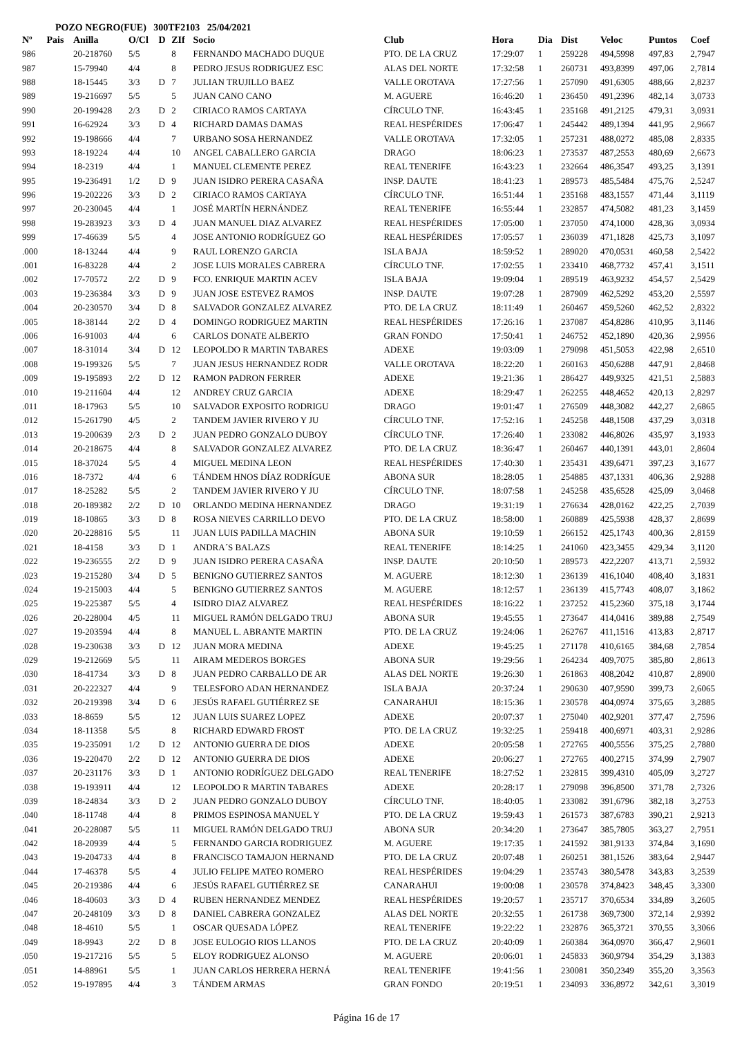POZO NEGRO(FUE) 300TF2103 25/04/2021
| Nº | Pais | Anilla | O/Cl | D | ZIf | Socio | Club | Hora | Dia | Dist | Veloc | Puntos | Coef |
| --- | --- | --- | --- | --- | --- | --- | --- | --- | --- | --- | --- | --- | --- |
| 986 | | 20-218760 | 5/5 | | 8 | FERNANDO MACHADO DUQUE | PTO. DE LA CRUZ | 17:29:07 | 1 | 259228 | 494,5998 | 497,83 | 2,7947 |
| 987 | | 15-79940 | 4/4 | | 8 | PEDRO JESUS RODRIGUEZ ESC | ALAS DEL NORTE | 17:32:58 | 1 | 260731 | 493,8399 | 497,06 | 2,7814 |
| 988 | | 18-15445 | 3/3 | D | 7 | JULIAN TRUJILLO BAEZ | VALLE OROTAVA | 17:27:56 | 1 | 257090 | 491,6305 | 488,66 | 2,8237 |
| 989 | | 19-216697 | 5/5 | | 5 | JUAN CANO CANO | M. AGUERE | 16:46:20 | 1 | 236450 | 491,2396 | 482,14 | 3,0733 |
| 990 | | 20-199428 | 2/3 | D | 2 | CIRIACO RAMOS CARTAYA | CÍRCULO TNF. | 16:43:45 | 1 | 235168 | 491,2125 | 479,31 | 3,0931 |
| 991 | | 16-62924 | 3/3 | D | 4 | RICHARD DAMAS DAMAS | REAL HESPÉRIDES | 17:06:47 | 1 | 245442 | 489,1394 | 441,95 | 2,9667 |
| 992 | | 19-198666 | 4/4 | | 7 | URBANO SOSA HERNANDEZ | VALLE OROTAVA | 17:32:05 | 1 | 257231 | 488,0272 | 485,08 | 2,8335 |
| 993 | | 18-19224 | 4/4 | | 10 | ANGEL CABALLERO GARCIA | DRAGO | 18:06:23 | 1 | 273537 | 487,2553 | 480,69 | 2,6673 |
| 994 | | 18-2319 | 4/4 | | 1 | MANUEL CLEMENTE PEREZ | REAL TENERIFE | 16:43:23 | 1 | 232664 | 486,3547 | 493,25 | 3,1391 |
| 995 | | 19-236491 | 1/2 | D | 9 | JUAN ISIDRO PERERA CASAÑA | INSP. DAUTE | 18:41:23 | 1 | 289573 | 485,5484 | 475,76 | 2,5247 |
| 996 | | 19-202226 | 3/3 | D | 2 | CIRIACO RAMOS CARTAYA | CÍRCULO TNF. | 16:51:44 | 1 | 235168 | 483,1557 | 471,44 | 3,1119 |
| 997 | | 20-230045 | 4/4 | | 1 | JOSÉ MARTÍN HERNÁNDEZ | REAL TENERIFE | 16:55:44 | 1 | 232857 | 474,5082 | 481,23 | 3,1459 |
| 998 | | 19-283923 | 3/3 | D | 4 | JUAN MANUEL DIAZ ALVAREZ | REAL HESPÉRIDES | 17:05:00 | 1 | 237050 | 474,1000 | 428,36 | 3,0934 |
| 999 | | 17-46639 | 5/5 | | 4 | JOSE ANTONIO RODRÍGUEZ GO | REAL HESPÉRIDES | 17:05:57 | 1 | 236039 | 471,1828 | 425,73 | 3,1097 |
| .000 | | 18-13244 | 4/4 | | 9 | RAUL LORENZO GARCIA | ISLA BAJA | 18:59:52 | 1 | 289020 | 470,0531 | 460,58 | 2,5422 |
| .001 | | 16-83228 | 4/4 | | 2 | JOSE LUIS MORALES CABRERA | CÍRCULO TNF. | 17:02:55 | 1 | 233410 | 468,7732 | 457,41 | 3,1511 |
| .002 | | 17-70572 | 2/2 | D | 9 | FCO. ENRIQUE MARTIN ACEV | ISLA BAJA | 19:09:04 | 1 | 289519 | 463,9232 | 454,57 | 2,5429 |
| .003 | | 19-236384 | 3/3 | D | 9 | JUAN JOSE ESTEVEZ RAMOS | INSP. DAUTE | 19:07:28 | 1 | 287909 | 462,5292 | 453,20 | 2,5597 |
| .004 | | 20-230570 | 3/4 | D | 8 | SALVADOR GONZALEZ ALVAREZ | PTO. DE LA CRUZ | 18:11:49 | 1 | 260467 | 459,5260 | 462,52 | 2,8322 |
| .005 | | 18-38144 | 2/2 | D | 4 | DOMINGO RODRIGUEZ MARTIN | REAL HESPÉRIDES | 17:26:16 | 1 | 237087 | 454,8286 | 410,95 | 3,1146 |
| .006 | | 16-91003 | 4/4 | | 6 | CARLOS DONATE ALBERTO | GRAN FONDO | 17:50:41 | 1 | 246752 | 452,1890 | 420,36 | 2,9956 |
| .007 | | 18-31014 | 3/4 | D | 12 | LEOPOLDO R MARTIN TABARES | ADEXE | 19:03:09 | 1 | 279098 | 451,5053 | 422,98 | 2,6510 |
| .008 | | 19-199326 | 5/5 | | 7 | JUAN JESUS HERNANDEZ RODR | VALLE OROTAVA | 18:22:20 | 1 | 260163 | 450,6288 | 447,91 | 2,8468 |
| .009 | | 19-195893 | 2/2 | D | 12 | RAMON PADRON FERRER | ADEXE | 19:21:36 | 1 | 286427 | 449,9325 | 421,51 | 2,5883 |
| .010 | | 19-211604 | 4/4 | | 12 | ANDREY CRUZ GARCIA | ADEXE | 18:29:47 | 1 | 262255 | 448,4652 | 420,13 | 2,8297 |
| .011 | | 18-17963 | 5/5 | | 10 | SALVADOR EXPOSITO RODRIGU | DRAGO | 19:01:47 | 1 | 276509 | 448,3082 | 442,27 | 2,6865 |
| .012 | | 15-261790 | 4/5 | | 2 | TANDEM JAVIER RIVERO Y JU | CÍRCULO TNF. | 17:52:16 | 1 | 245258 | 448,1508 | 437,29 | 3,0318 |
| .013 | | 19-200639 | 2/3 | D | 2 | JUAN PEDRO GONZALO DUBOY | CÍRCULO TNF. | 17:26:40 | 1 | 233082 | 446,8026 | 435,97 | 3,1933 |
| .014 | | 20-218675 | 4/4 | | 8 | SALVADOR GONZALEZ ALVAREZ | PTO. DE LA CRUZ | 18:36:47 | 1 | 260467 | 440,1391 | 443,01 | 2,8604 |
| .015 | | 18-37024 | 5/5 | | 4 | MIGUEL MEDINA LEON | REAL HESPÉRIDES | 17:40:30 | 1 | 235431 | 439,6471 | 397,23 | 3,1677 |
| .016 | | 18-7372 | 4/4 | | 6 | TÁNDEM HNOS DÍAZ RODRÍGUE | ABONA SUR | 18:28:05 | 1 | 254885 | 437,1331 | 406,36 | 2,9288 |
| .017 | | 18-25282 | 5/5 | | 2 | TANDEM JAVIER RIVERO Y JU | CÍRCULO TNF. | 18:07:58 | 1 | 245258 | 435,6528 | 425,09 | 3,0468 |
| .018 | | 20-189382 | 2/2 | D | 10 | ORLANDO MEDINA HERNANDEZ | DRAGO | 19:31:19 | 1 | 276634 | 428,0162 | 422,25 | 2,7039 |
| .019 | | 18-10865 | 3/3 | D | 8 | ROSA NIEVES CARRILLO DEVO | PTO. DE LA CRUZ | 18:58:00 | 1 | 260889 | 425,5938 | 428,37 | 2,8699 |
| .020 | | 20-228816 | 5/5 | | 11 | JUAN LUIS PADILLA MACHIN | ABONA SUR | 19:10:59 | 1 | 266152 | 425,1743 | 400,36 | 2,8159 |
| .021 | | 18-4158 | 3/3 | D | 1 | ANDRA´S BALAZS | REAL TENERIFE | 18:14:25 | 1 | 241060 | 423,3455 | 429,34 | 3,1120 |
| .022 | | 19-236555 | 2/2 | D | 9 | JUAN ISIDRO PERERA CASAÑA | INSP. DAUTE | 20:10:50 | 1 | 289573 | 422,2207 | 413,71 | 2,5932 |
| .023 | | 19-215280 | 3/4 | D | 5 | BENIGNO GUTIERREZ SANTOS | M. AGUERE | 18:12:30 | 1 | 236139 | 416,1040 | 408,40 | 3,1831 |
| .024 | | 19-215003 | 4/4 | | 5 | BENIGNO GUTIERREZ SANTOS | M. AGUERE | 18:12:57 | 1 | 236139 | 415,7743 | 408,07 | 3,1862 |
| .025 | | 19-225387 | 5/5 | | 4 | ISIDRO DIAZ ALVAREZ | REAL HESPÉRIDES | 18:16:22 | 1 | 237252 | 415,2360 | 375,18 | 3,1744 |
| .026 | | 20-228004 | 4/5 | | 11 | MIGUEL RAMÓN DELGADO TRUJ | ABONA SUR | 19:45:55 | 1 | 273647 | 414,0416 | 389,88 | 2,7549 |
| .027 | | 19-203594 | 4/4 | | 8 | MANUEL L. ABRANTE MARTIN | PTO. DE LA CRUZ | 19:24:06 | 1 | 262767 | 411,1516 | 413,83 | 2,8717 |
| .028 | | 19-230638 | 3/3 | D | 12 | JUAN MORA MEDINA | ADEXE | 19:45:25 | 1 | 271178 | 410,6165 | 384,68 | 2,7854 |
| .029 | | 19-212669 | 5/5 | | 11 | AIRAM MEDEROS BORGES | ABONA SUR | 19:29:56 | 1 | 264234 | 409,7075 | 385,80 | 2,8613 |
| .030 | | 18-41734 | 3/3 | D | 8 | JUAN PEDRO CARBALLO DE AR | ALAS DEL NORTE | 19:26:30 | 1 | 261863 | 408,2042 | 410,87 | 2,8900 |
| .031 | | 20-222327 | 4/4 | | 9 | TELESFORO ADAN HERNANDEZ | ISLA BAJA | 20:37:24 | 1 | 290630 | 407,9590 | 399,73 | 2,6065 |
| .032 | | 20-219398 | 3/4 | D | 6 | JESÚS RAFAEL GUTIÉRREZ SE | CANARAHUI | 18:15:36 | 1 | 230578 | 404,0974 | 375,65 | 3,2885 |
| .033 | | 18-8659 | 5/5 | | 12 | JUAN LUIS SUAREZ LOPEZ | ADEXE | 20:07:37 | 1 | 275040 | 402,9201 | 377,47 | 2,7596 |
| .034 | | 18-11358 | 5/5 | | 8 | RICHARD EDWARD FROST | PTO. DE LA CRUZ | 19:32:25 | 1 | 259418 | 400,6971 | 403,31 | 2,9286 |
| .035 | | 19-235091 | 1/2 | D | 12 | ANTONIO GUERRA DE DIOS | ADEXE | 20:05:58 | 1 | 272765 | 400,5556 | 375,25 | 2,7880 |
| .036 | | 19-220470 | 2/2 | D | 12 | ANTONIO GUERRA DE DIOS | ADEXE | 20:06:27 | 1 | 272765 | 400,2715 | 374,99 | 2,7907 |
| .037 | | 20-231176 | 3/3 | D | 1 | ANTONIO RODRÍGUEZ DELGADO | REAL TENERIFE | 18:27:52 | 1 | 232815 | 399,4310 | 405,09 | 3,2727 |
| .038 | | 19-193911 | 4/4 | | 12 | LEOPOLDO R MARTIN TABARES | ADEXE | 20:28:17 | 1 | 279098 | 396,8500 | 371,78 | 2,7326 |
| .039 | | 18-24834 | 3/3 | D | 2 | JUAN PEDRO GONZALO DUBOY | CÍRCULO TNF. | 18:40:05 | 1 | 233082 | 391,6796 | 382,18 | 3,2753 |
| .040 | | 18-11748 | 4/4 | | 8 | PRIMOS ESPINOSA MANUEL Y | PTO. DE LA CRUZ | 19:59:43 | 1 | 261573 | 387,6783 | 390,21 | 2,9213 |
| .041 | | 20-228087 | 5/5 | | 11 | MIGUEL RAMÓN DELGADO TRUJ | ABONA SUR | 20:34:20 | 1 | 273647 | 385,7805 | 363,27 | 2,7951 |
| .042 | | 18-20939 | 4/4 | | 5 | FERNANDO GARCIA RODRIGUEZ | M. AGUERE | 19:17:35 | 1 | 241592 | 381,9133 | 374,84 | 3,1690 |
| .043 | | 19-204733 | 4/4 | | 8 | FRANCISCO TAMAJON HERNAND | PTO. DE LA CRUZ | 20:07:48 | 1 | 260251 | 381,1526 | 383,64 | 2,9447 |
| .044 | | 17-46378 | 5/5 | | 4 | JULIO FELIPE MATEO ROMERO | REAL HESPÉRIDES | 19:04:29 | 1 | 235743 | 380,5478 | 343,83 | 3,2539 |
| .045 | | 20-219386 | 4/4 | | 6 | JESÚS RAFAEL GUTIÉRREZ SE | CANARAHUI | 19:00:08 | 1 | 230578 | 374,8423 | 348,45 | 3,3300 |
| .046 | | 18-40603 | 3/3 | D | 4 | RUBEN HERNANDEZ MENDEZ | REAL HESPÉRIDES | 19:20:57 | 1 | 235717 | 370,6534 | 334,89 | 3,2605 |
| .047 | | 20-248109 | 3/3 | D | 8 | DANIEL CABRERA GONZALEZ | ALAS DEL NORTE | 20:32:55 | 1 | 261738 | 369,7300 | 372,14 | 2,9392 |
| .048 | | 18-4610 | 5/5 | | 1 | OSCAR QUESADA LÓPEZ | REAL TENERIFE | 19:22:22 | 1 | 232876 | 365,3721 | 370,55 | 3,3066 |
| .049 | | 18-9943 | 2/2 | D | 8 | JOSE EULOGIO RIOS LLANOS | PTO. DE LA CRUZ | 20:40:09 | 1 | 260384 | 364,0970 | 366,47 | 2,9601 |
| .050 | | 19-217216 | 5/5 | | 5 | ELOY RODRIGUEZ ALONSO | M. AGUERE | 20:06:01 | 1 | 245833 | 360,9794 | 354,29 | 3,1383 |
| .051 | | 14-88961 | 5/5 | | 1 | JUAN CARLOS HERRERA HERNÁ | REAL TENERIFE | 19:41:56 | 1 | 230081 | 350,2349 | 355,20 | 3,3563 |
| .052 | | 19-197895 | 4/4 | | 3 | TÁNDEM ARMAS | GRAN FONDO | 20:19:51 | 1 | 234093 | 336,8972 | 342,61 | 3,3019 |
Página 16 de 17